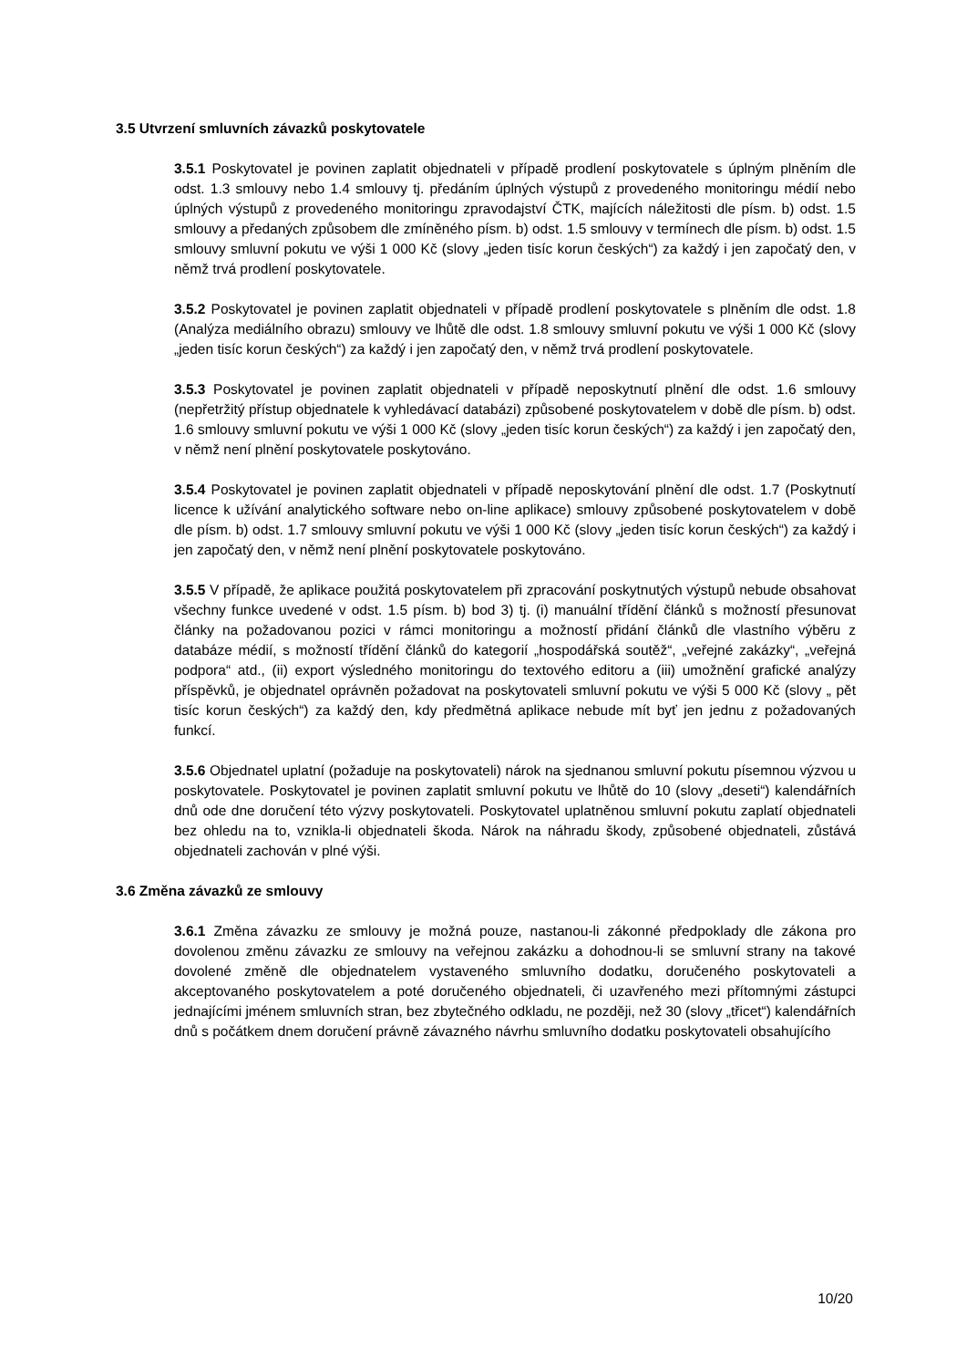3.5 Utvrzení smluvních závazků poskytovatele
3.5.1 Poskytovatel je povinen zaplatit objednateli v případě prodlení poskytovatele s úplným plněním dle odst. 1.3 smlouvy nebo 1.4 smlouvy tj. předáním úplných výstupů z provedeného monitoringu médií nebo úplných výstupů z provedeného monitoringu zpravodajství ČTK, majících náležitosti dle písm. b) odst. 1.5 smlouvy a předaných způsobem dle zmíněného písm. b) odst. 1.5 smlouvy v termínech dle písm. b) odst. 1.5 smlouvy smluvní pokutu ve výši 1 000 Kč (slovy „jeden tisíc korun českých“) za každý i jen započatý den, v němž trvá prodlení poskytovatele.
3.5.2 Poskytovatel je povinen zaplatit objednateli v případě prodlení poskytovatele s plněním dle odst. 1.8 (Analýza mediálního obrazu) smlouvy ve lhůtě dle odst. 1.8 smlouvy smluvní pokutu ve výši 1 000 Kč (slovy „jeden tisíc korun českých“) za každý i jen započatý den, v němž trvá prodlení poskytovatele.
3.5.3 Poskytovatel je povinen zaplatit objednateli v případě neposkytnutí plnění dle odst. 1.6 smlouvy (nepřetržitý přístup objednatele k vyhledávací databázi) způsobené poskytovatelem v době dle písm. b) odst. 1.6 smlouvy smluvní pokutu ve výši 1 000 Kč (slovy „jeden tisíc korun českých“) za každý i jen započatý den, v němž není plnění poskytovatele poskytováno.
3.5.4 Poskytovatel je povinen zaplatit objednateli v případě neposkytování plnění dle odst. 1.7 (Poskytnutí licence k užívání analytického software nebo on-line aplikace) smlouvy způsobené poskytovatelem v době dle písm. b) odst. 1.7 smlouvy smluvní pokutu ve výši 1 000 Kč (slovy „jeden tisíc korun českých“) za každý i jen započatý den, v němž není plnění poskytovatele poskytováno.
3.5.5 V případě, že aplikace použitá poskytovatelem při zpracování poskytnutých výstupů nebude obsahovat všechny funkce uvedené v odst. 1.5 písm. b) bod 3) tj. (i) manuální třídění článků s možností přesunovat články na požadovanou pozici v rámci monitoringu a možností přidání článků dle vlastního výběru z databáze médií, s možností třídění článků do kategorií „hospodářská soutěž“, „veřejné zakázky“, „veřejná podpora“ atd., (ii) export výsledného monitoringu do textového editoru a (iii) umožnění grafické analýzy příspěvků, je objednatel oprávněn požadovat na poskytovateli smluvní pokutu ve výši 5 000 Kč (slovy „ pět tisíc korun českých“) za každý den, kdy předmětná aplikace nebude mít byť jen jednu z požadovaných funkcí.
3.5.6 Objednatel uplatní (požaduje na poskytovateli) nárok na sjednanou smluvní pokutu písemnou výzvou u poskytovatele. Poskytovatel je povinen zaplatit smluvní pokutu ve lhůtě do 10 (slovy „deseti“) kalendářních dnů ode dne doručení této výzvy poskytovateli. Poskytovatel uplatněnou smluvní pokutu zaplatí objednateli bez ohledu na to, vznikla-li objednateli škoda. Nárok na náhradu škody, způsobené objednateli, zůstává objednateli zachován v plné výši.
3.6 Změna závazků ze smlouvy
3.6.1 Změna závazku ze smlouvy je možná pouze, nastanou-li zákonné předpoklady dle zákona pro dovolenou změnu závazku ze smlouvy na veřejnou zakázku a dohodnou-li se smluvní strany na takové dovolené změně dle objednatelem vystaveného smluvního dodatku, doručeného poskytovateli a akceptovaného poskytovatelem a poté doručeného objednateli, či uzavřeného mezi přítomnými zástupci jednajícími jménem smluvních stran, bez zbytečného odkladu, ne později, než 30 (slovy „třicet“) kalendářních dnů s počátkem dnem doručení právně závazného návrhu smluvního dodatku poskytovateli obsahujícího
10/20